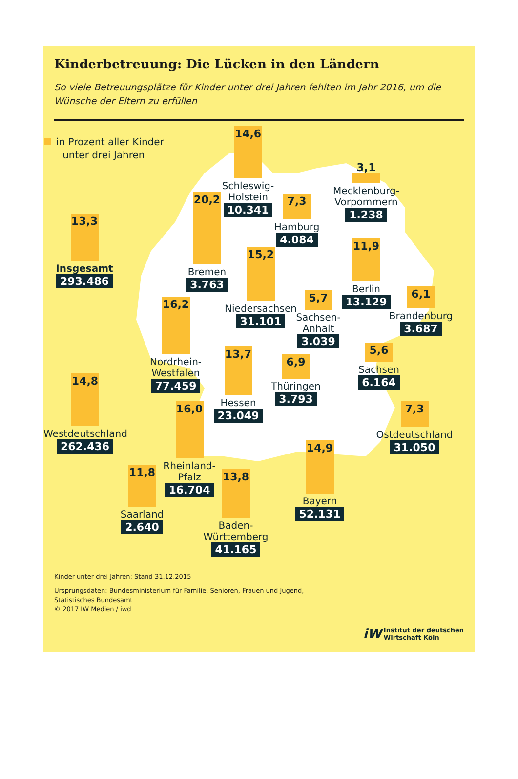Kinderbetreuung: Die Lücken in den Ländern
So viele Betreuungsplätze für Kinder unter drei Jahren fehlten im Jahr 2016, um die Wünsche der Eltern zu erfüllen
14,6
Schleswig-
Holstein
10.341
in Prozent aller Kinder
unter drei Jahren
3,1
Mecklenburg-
Vorpommern
1.238
20,2
Bremen
3.763
7,3
Hamburg
4.084
13,3
Insgesamt
293.486
11,9
Berlin
13.129
15,2
Niedersachsen
31.101
6,1
Brandenburg
3.687
5,7
Sachsen-
Anhalt
3.039
16,2
Nordrhein-
Westfalen
77.459
5,6
Sachsen
6.164
13,7
Hessen
23.049
6,9
Thüringen
3.793
14,8
Westdeutschland
262.436
16,0
Rheinland-
Pfalz
16.704
7,3
Ostdeutschland
31.050
14,9
Bayern
52.131
11,8
Saarland
2.640
13,8
Baden-
Württemberg
41.165
Kinder unter drei Jahren: Stand 31.12.2015
Ursprungsdaten: Bundesministerium für Familie, Senioren, Frauen und Jugend,
Statistisches Bundesamt
© 2017 IW Medien / iwd
iW Institut der deutschen
Wirtschaft Köln